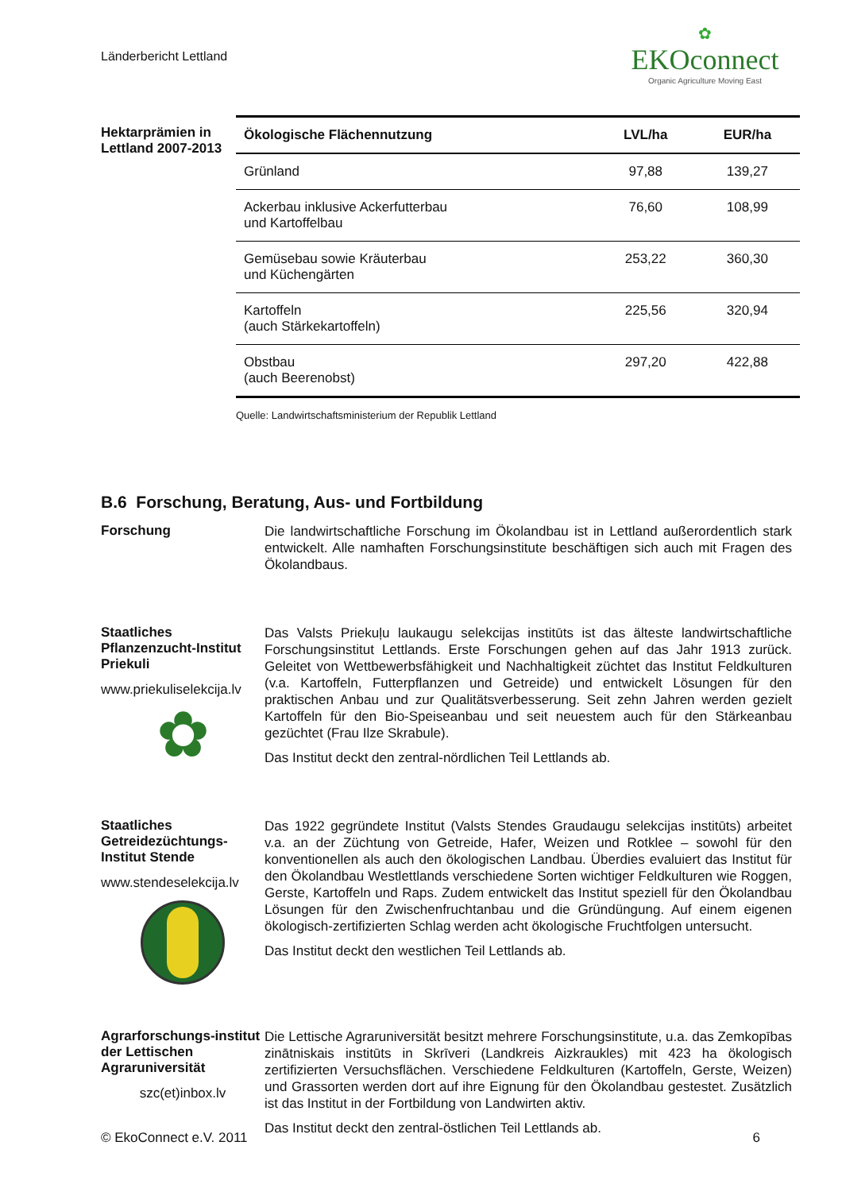Länderbericht Lettland
✿
EKOconnect
Organic Agriculture Moving East
Hektarprämien in Lettland 2007-2013
| Ökologische Flächennutzung | LVL/ha | EUR/ha |
| --- | --- | --- |
| Grünland | 97,88 | 139,27 |
| Ackerbau inklusive Ackerfutterbau und Kartoffelbau | 76,60 | 108,99 |
| Gemüsebau sowie Kräuterbau und Küchengärten | 253,22 | 360,30 |
| Kartoffeln (auch Stärkekartoffeln) | 225,56 | 320,94 |
| Obstbau (auch Beerenobst) | 297,20 | 422,88 |
Quelle: Landwirtschaftsministerium der Republik Lettland
B.6 Forschung, Beratung, Aus- und Fortbildung
Forschung
Die landwirtschaftliche Forschung im Ökolandbau ist in Lettland außerordentlich stark entwickelt. Alle namhaften Forschungsinstitute beschäftigen sich auch mit Fragen des Ökolandbaus.
Staatliches Pflanzenzucht-Institut Priekuli
www.priekuliselekcija.lv
✿
Das Valsts Priekuļu laukaugu selekcijas institūts ist das älteste landwirtschaftliche Forschungsinstitut Lettlands. Erste Forschungen gehen auf das Jahr 1913 zurück. Geleitet von Wettbewerbsfähigkeit und Nachhaltigkeit züchtet das Institut Feldkulturen (v.a. Kartoffeln, Futterpflanzen und Getreide) und entwickelt Lösungen für den praktischen Anbau und zur Qualitätsverbesserung. Seit zehn Jahren werden gezielt Kartoffeln für den Bio-Speiseanbau und seit neuestem auch für den Stärkeanbau gezüchtet (Frau Ilze Skrabule).
Das Institut deckt den zentral-nördlichen Teil Lettlands ab.
Staatliches Getreidezüchtungs-Institut Stende
www.stendeselekcija.lv
Das 1922 gegründete Institut (Valsts Stendes Graudaugu selekcijas institūts) arbeitet v.a. an der Züchtung von Getreide, Hafer, Weizen und Rotklee – sowohl für den konventionellen als auch den ökologischen Landbau. Überdies evaluiert das Institut für den Ökolandbau Westlettlands verschiedene Sorten wichtiger Feldkulturen wie Roggen, Gerste, Kartoffeln und Raps. Zudem entwickelt das Institut speziell für den Ökolandbau Lösungen für den Zwischenfruchtanbau und die Gründüngung. Auf einem eigenen ökologisch-zertifizierten Schlag werden acht ökologische Fruchtfolgen untersucht.
Das Institut deckt den westlichen Teil Lettlands ab.
Agrarforschungs-institut der Lettischen Agraruniversität
szc(et)inbox.lv
Die Lettische Agraruniversität besitzt mehrere Forschungsinstitute, u.a. das Zemkopības zinātniskais institūts in Skrīveri (Landkreis Aizkraukles) mit 423 ha ökologisch zertifizierten Versuchsflächen. Verschiedene Feldkulturen (Kartoffeln, Gerste, Weizen) und Grassorten werden dort auf ihre Eignung für den Ökolandbau gestestet. Zusätzlich ist das Institut in der Fortbildung von Landwirten aktiv.
Das Institut deckt den zentral-östlichen Teil Lettlands ab.
© EkoConnect e.V. 2011 6